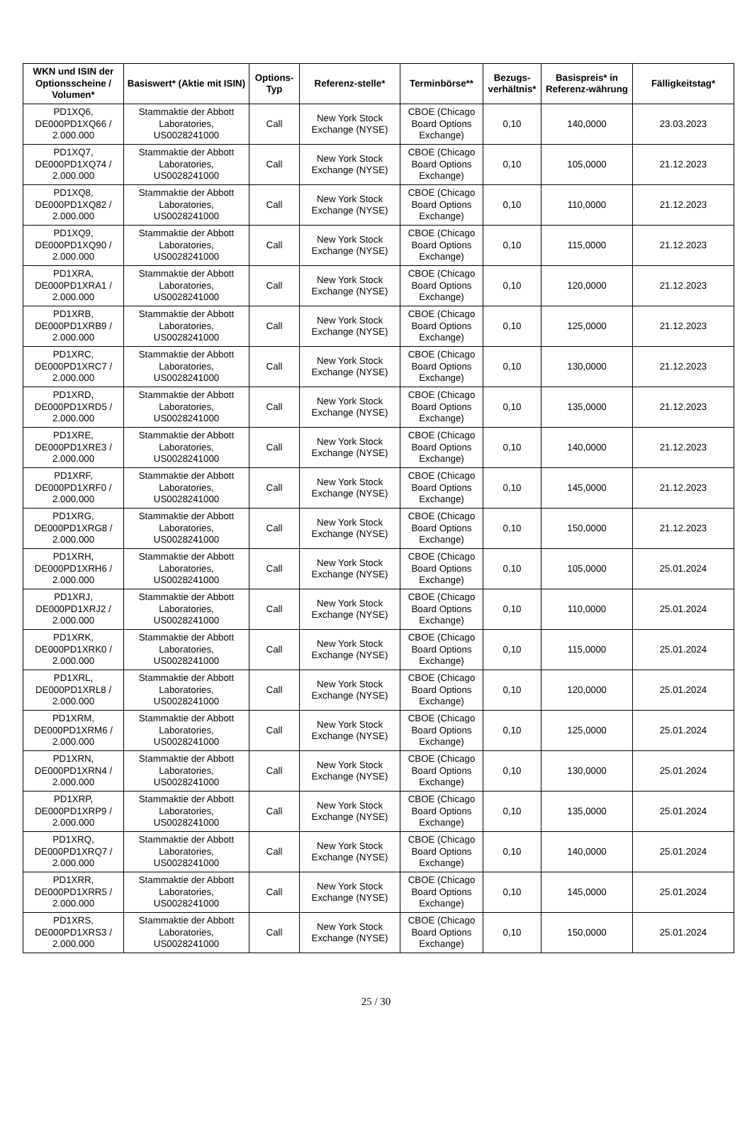| WKN und ISIN der Optionsscheine / Volumen* | Basiswert* (Aktie mit ISIN) | Options-Typ | Referenz-stelle* | Terminbörse** | Bezugs-verhältnis* | Basispreis* in Referenz-währung | Fälligkeitstag* |
| --- | --- | --- | --- | --- | --- | --- | --- |
| PD1XQ6, DE000PD1XQ66 / 2.000.000 | Stammaktie der Abbott Laboratories, US0028241000 | Call | New York Stock Exchange (NYSE) | CBOE (Chicago Board Options Exchange) | 0,10 | 140,0000 | 23.03.2023 |
| PD1XQ7, DE000PD1XQ74 / 2.000.000 | Stammaktie der Abbott Laboratories, US0028241000 | Call | New York Stock Exchange (NYSE) | CBOE (Chicago Board Options Exchange) | 0,10 | 105,0000 | 21.12.2023 |
| PD1XQ8, DE000PD1XQ82 / 2.000.000 | Stammaktie der Abbott Laboratories, US0028241000 | Call | New York Stock Exchange (NYSE) | CBOE (Chicago Board Options Exchange) | 0,10 | 110,0000 | 21.12.2023 |
| PD1XQ9, DE000PD1XQ90 / 2.000.000 | Stammaktie der Abbott Laboratories, US0028241000 | Call | New York Stock Exchange (NYSE) | CBOE (Chicago Board Options Exchange) | 0,10 | 115,0000 | 21.12.2023 |
| PD1XRA, DE000PD1XRA1 / 2.000.000 | Stammaktie der Abbott Laboratories, US0028241000 | Call | New York Stock Exchange (NYSE) | CBOE (Chicago Board Options Exchange) | 0,10 | 120,0000 | 21.12.2023 |
| PD1XRB, DE000PD1XRB9 / 2.000.000 | Stammaktie der Abbott Laboratories, US0028241000 | Call | New York Stock Exchange (NYSE) | CBOE (Chicago Board Options Exchange) | 0,10 | 125,0000 | 21.12.2023 |
| PD1XRC, DE000PD1XRC7 / 2.000.000 | Stammaktie der Abbott Laboratories, US0028241000 | Call | New York Stock Exchange (NYSE) | CBOE (Chicago Board Options Exchange) | 0,10 | 130,0000 | 21.12.2023 |
| PD1XRD, DE000PD1XRD5 / 2.000.000 | Stammaktie der Abbott Laboratories, US0028241000 | Call | New York Stock Exchange (NYSE) | CBOE (Chicago Board Options Exchange) | 0,10 | 135,0000 | 21.12.2023 |
| PD1XRE, DE000PD1XRE3 / 2.000.000 | Stammaktie der Abbott Laboratories, US0028241000 | Call | New York Stock Exchange (NYSE) | CBOE (Chicago Board Options Exchange) | 0,10 | 140,0000 | 21.12.2023 |
| PD1XRF, DE000PD1XRF0 / 2.000.000 | Stammaktie der Abbott Laboratories, US0028241000 | Call | New York Stock Exchange (NYSE) | CBOE (Chicago Board Options Exchange) | 0,10 | 145,0000 | 21.12.2023 |
| PD1XRG, DE000PD1XRG8 / 2.000.000 | Stammaktie der Abbott Laboratories, US0028241000 | Call | New York Stock Exchange (NYSE) | CBOE (Chicago Board Options Exchange) | 0,10 | 150,0000 | 21.12.2023 |
| PD1XRH, DE000PD1XRH6 / 2.000.000 | Stammaktie der Abbott Laboratories, US0028241000 | Call | New York Stock Exchange (NYSE) | CBOE (Chicago Board Options Exchange) | 0,10 | 105,0000 | 25.01.2024 |
| PD1XRJ, DE000PD1XRJ2 / 2.000.000 | Stammaktie der Abbott Laboratories, US0028241000 | Call | New York Stock Exchange (NYSE) | CBOE (Chicago Board Options Exchange) | 0,10 | 110,0000 | 25.01.2024 |
| PD1XRK, DE000PD1XRK0 / 2.000.000 | Stammaktie der Abbott Laboratories, US0028241000 | Call | New York Stock Exchange (NYSE) | CBOE (Chicago Board Options Exchange) | 0,10 | 115,0000 | 25.01.2024 |
| PD1XRL, DE000PD1XRL8 / 2.000.000 | Stammaktie der Abbott Laboratories, US0028241000 | Call | New York Stock Exchange (NYSE) | CBOE (Chicago Board Options Exchange) | 0,10 | 120,0000 | 25.01.2024 |
| PD1XRM, DE000PD1XRM6 / 2.000.000 | Stammaktie der Abbott Laboratories, US0028241000 | Call | New York Stock Exchange (NYSE) | CBOE (Chicago Board Options Exchange) | 0,10 | 125,0000 | 25.01.2024 |
| PD1XRN, DE000PD1XRN4 / 2.000.000 | Stammaktie der Abbott Laboratories, US0028241000 | Call | New York Stock Exchange (NYSE) | CBOE (Chicago Board Options Exchange) | 0,10 | 130,0000 | 25.01.2024 |
| PD1XRP, DE000PD1XRP9 / 2.000.000 | Stammaktie der Abbott Laboratories, US0028241000 | Call | New York Stock Exchange (NYSE) | CBOE (Chicago Board Options Exchange) | 0,10 | 135,0000 | 25.01.2024 |
| PD1XRQ, DE000PD1XRQ7 / 2.000.000 | Stammaktie der Abbott Laboratories, US0028241000 | Call | New York Stock Exchange (NYSE) | CBOE (Chicago Board Options Exchange) | 0,10 | 140,0000 | 25.01.2024 |
| PD1XRR, DE000PD1XRR5 / 2.000.000 | Stammaktie der Abbott Laboratories, US0028241000 | Call | New York Stock Exchange (NYSE) | CBOE (Chicago Board Options Exchange) | 0,10 | 145,0000 | 25.01.2024 |
| PD1XRS, DE000PD1XRS3 / 2.000.000 | Stammaktie der Abbott Laboratories, US0028241000 | Call | New York Stock Exchange (NYSE) | CBOE (Chicago Board Options Exchange) | 0,10 | 150,0000 | 25.01.2024 |
25 / 30